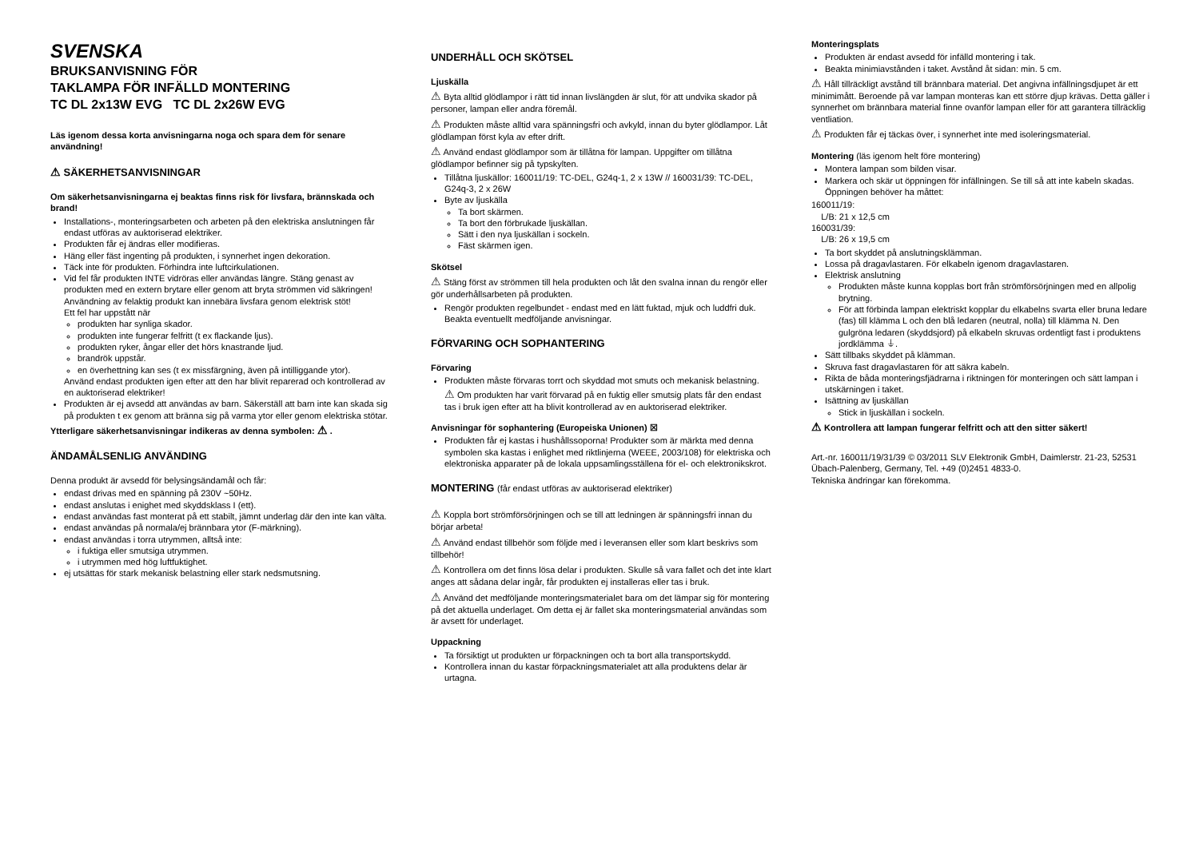SVENSKA
BRUKSANVISNING FÖR
TAKLAMPA FÖR INFÄLLD MONTERING
TC DL 2x13W EVG TC DL 2x26W EVG
Läs igenom dessa korta anvisningarna noga och spara dem för senare användning!
⚠ SÄKERHETSANVISNINGAR
Om säkerhetsanvisningarna ej beaktas finns risk för livsfara, brännskada och brand!
Installations-, monteringsarbeten och arbeten på den elektriska anslutningen får endast utföras av auktoriserad elektriker.
Produkten får ej ändras eller modifieras.
Häng eller fäst ingenting på produkten, i synnerhet ingen dekoration.
Täck inte för produkten. Förhindra inte luftcirkulationen.
Vid fel får produkten INTE vidröras eller användas längre. Stäng genast av produkten med en extern brytare eller genom att bryta strömmen vid säkringen! Användning av felaktig produkt kan innebära livsfara genom elektrisk stöt!
Ett fel har uppstått när
produkten har synliga skador.
produkten inte fungerar felfritt (t ex flackande ljus).
produkten ryker, ångar eller det hörs knastrande ljud.
brandrök uppstår.
en överhettning kan ses (t ex missfärgning, även på intilliggande ytor).
Använd endast produkten igen efter att den har blivit reparerad och kontrollerad av en auktoriserad elektriker!
Produkten är ej avsedd att användas av barn. Säkerställ att barn inte kan skada sig på produkten t ex genom att bränna sig på varma ytor eller genom elektriska stötar.
Ytterligare säkerhetsanvisningar indikeras av denna symbolen: ⚠ .
ÄNDAMÅLSENLIG ANVÄNDING
Denna produkt är avsedd för belysingsändamål och får:
endast drivas med en spänning på 230V ~50Hz.
endast anslutas i enighet med skyddsklass I (ett).
endast användas fast monterat på ett stabilt, jämnt underlag där den inte kan välta.
endast användas på normala/ej brännbara ytor (F-märkning).
endast användas i torra utrymmen, alltså inte:
i fuktiga eller smutsiga utrymmen.
i utrymmen med hög luftfuktighet.
ej utsättas för stark mekanisk belastning eller stark nedsmutsning.
UNDERHÅLL OCH SKÖTSEL
Ljuskälla
⚠ Byta alltid glödlampor i rätt tid innan livslängden är slut, för att undvika skador på personer, lampan eller andra föremål.
⚠ Produkten måste alltid vara spänningsfri och avkyld, innan du byter glödlampor. Låt glödlampan först kyla av efter drift.
⚠ Använd endast glödlampor som är tillåtna för lampan. Uppgifter om tillåtna glödlampor befinner sig på typskylten.
Tillåtna ljuskällor: 160011/19: TC-DEL, G24q-1, 2 x 13W // 160031/39: TC-DEL, G24q-3, 2 x 26W
Byte av ljuskälla
Ta bort skärmen.
Ta bort den förbrukade ljuskällan.
Sätt i den nya ljuskällan i sockeln.
Fäst skärmen igen.
Skötsel
⚠ Stäng först av strömmen till hela produkten och låt den svalna innan du rengör eller gör underhållsarbeten på produkten.
Rengör produkten regelbundet - endast med en lätt fuktad, mjuk och luddfri duk. Beakta eventuellt medföljande anvisningar.
FÖRVARING OCH SOPHANTERING
Förvaring
Produkten måste förvaras torrt och skyddad mot smuts och mekanisk belastning.
⚠ Om produkten har varit förvarad på en fuktig eller smutsig plats får den endast tas i bruk igen efter att ha blivit kontrollerad av en auktoriserad elektriker.
Anvisningar för sophantering (Europeiska Unionen) ☒
Produkten får ej kastas i hushållssoporna! Produkter som är märkta med denna symbolen ska kastas i enlighet med riktlinjerna (WEEE, 2003/108) för elektriska och elektroniska apparater på de lokala uppsamlingsställena för el- och elektronikskrot.
MONTERING (får endast utföras av auktoriserad elektriker)
⚠ Koppla bort strömförsörjningen och se till att ledningen är spänningsfri innan du börjar arbeta!
⚠ Använd endast tillbehör som följde med i leveransen eller som klart beskrivs som tillbehör!
⚠ Kontrollera om det finns lösa delar i produkten. Skulle så vara fallet och det inte klart anges att sådana delar ingår, får produkten ej installeras eller tas i bruk.
⚠ Använd det medföljande monteringsmaterialet bara om det lämpar sig för montering på det aktuella underlaget. Om detta ej är fallet ska monteringsmaterial användas som är avsett för underlaget.
Uppackning
Ta försiktigt ut produkten ur förpackningen och ta bort alla transportskydd.
Kontrollera innan du kastar förpackningsmaterialet att alla produktens delar är urtagna.
Monteringsplats
Produkten är endast avsedd för infälld montering i tak.
Beakta minimiavstånden i taket. Avstånd åt sidan: min. 5 cm.
⚠ Håll tillräckligt avstånd till brännbara material. Det angivna infällningsdjupet är ett minimimått. Beroende på var lampan monteras kan ett större djup krävas. Detta gäller i synnerhet om brännbara material finne ovanför lampan eller för att garantera tillräcklig ventliation.
⚠ Produkten får ej täckas över, i synnerhet inte med isoleringsmaterial.
Montering (läs igenom helt före montering)
Montera lampan som bilden visar.
Markera och skär ut öppningen för infällningen. Se till så att inte kabeln skadas. Öppningen behöver ha måttet:
160011/19:
L/B: 21 x 12,5 cm
160031/39:
L/B: 26 x 19,5 cm
Ta bort skyddet på anslutningsklämman.
Lossa på dragavlastaren. För elkabeln igenom dragavlastaren.
Elektrisk anslutning
Produkten måste kunna kopplas bort från strömförsörjningen med en allpolig brytning.
För att förbinda lampan elektriskt kopplar du elkabelns svarta eller bruna ledare (fas) till klämma L och den blå ledaren (neutral, nolla) till klämma N. Den gulgröna ledaren (skyddsjord) på elkabeln skruvas ordentligt fast i produktens jordklämma ⏚.
Sätt tillbaks skyddet på klämman.
Skruva fast dragavlastaren för att säkra kabeln.
Rikta de båda monteringsfjädrarna i riktningen för monteringen och sätt lampan i utskärningen i taket.
Isättning av ljuskällan
Stick in ljuskällan i sockeln.
⚠ Kontrollera att lampan fungerar felfritt och att den sitter säkert!
Art.-nr. 160011/19/31/39 © 03/2011 SLV Elektronik GmbH, Daimlerstr. 21-23, 52531 Übach-Palenberg, Germany, Tel. +49 (0)2451 4833-0.
Tekniska ändringar kan förekomma.